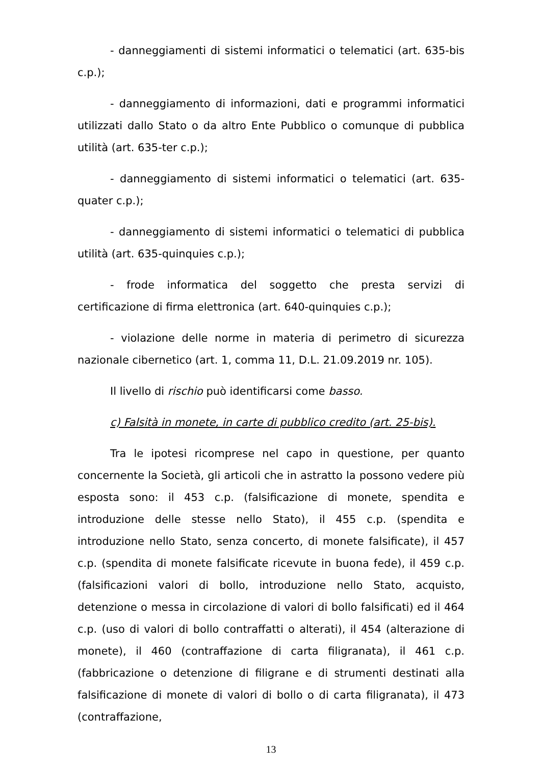- danneggiamenti di sistemi informatici o telematici (art. 635-bis c.p.);
- danneggiamento di informazioni, dati e programmi informatici utilizzati dallo Stato o da altro Ente Pubblico o comunque di pubblica utilità (art. 635-ter c.p.);
- danneggiamento di sistemi informatici o telematici (art. 635-quater c.p.);
- danneggiamento di sistemi informatici o telematici di pubblica utilità (art. 635-quinquies c.p.);
- frode informatica del soggetto che presta servizi di certificazione di firma elettronica (art. 640-quinquies c.p.);
- violazione delle norme in materia di perimetro di sicurezza nazionale cibernetico (art. 1, comma 11, D.L. 21.09.2019 nr. 105).
Il livello di rischio può identificarsi come basso.
c) Falsità in monete, in carte di pubblico credito (art. 25-bis).
Tra le ipotesi ricomprese nel capo in questione, per quanto concernente la Società, gli articoli che in astratto la possono vedere più esposta sono: il 453 c.p. (falsificazione di monete, spendita e introduzione delle stesse nello Stato), il 455 c.p. (spendita e introduzione nello Stato, senza concerto, di monete falsificate), il 457 c.p. (spendita di monete falsificate ricevute in buona fede), il 459 c.p. (falsificazioni valori di bollo, introduzione nello Stato, acquisto, detenzione o messa in circolazione di valori di bollo falsificati) ed il 464 c.p. (uso di valori di bollo contraffatti o alterati), il 454 (alterazione di monete), il 460 (contraffazione di carta filigranata), il 461 c.p. (fabbricazione o detenzione di filigrane e di strumenti destinati alla falsificazione di monete di valori di bollo o di carta filigranata), il 473 (contraffazione,
13